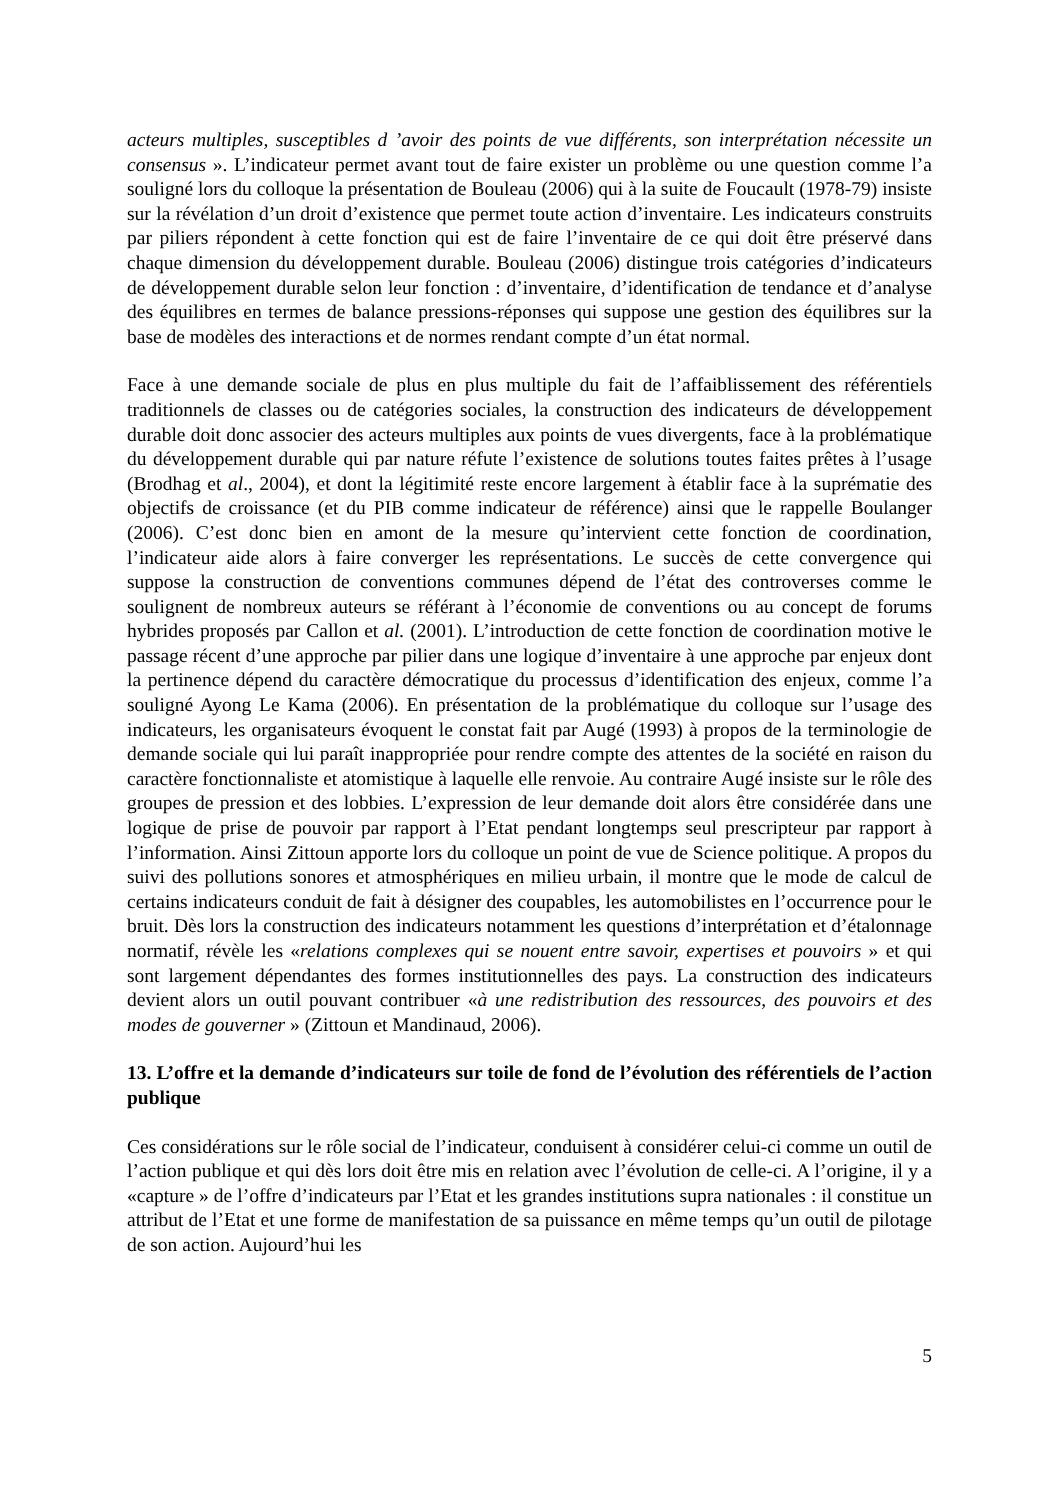acteurs multiples, susceptibles d ’avoir des points de vue différents, son interprétation nécessite un consensus ». L’indicateur permet avant tout de faire exister un problème ou une question comme l’a souligné lors du colloque la présentation de Bouleau (2006) qui à la suite de Foucault (1978-79) insiste sur la révélation d’un droit d’existence que permet toute action d’inventaire. Les indicateurs construits par piliers répondent à cette fonction qui est de faire l’inventaire de ce qui doit être préservé dans chaque dimension du développement durable. Bouleau (2006) distingue trois catégories d’indicateurs de développement durable selon leur fonction : d’inventaire, d’identification de tendance et d’analyse des équilibres en termes de balance pressions-réponses qui suppose une gestion des équilibres sur la base de modèles des interactions et de normes rendant compte d’un état normal.
Face à une demande sociale de plus en plus multiple du fait de l’affaiblissement des référentiels traditionnels de classes ou de catégories sociales, la construction des indicateurs de développement durable doit donc associer des acteurs multiples aux points de vues divergents, face à la problématique du développement durable qui par nature réfute l’existence de solutions toutes faites prêtes à l’usage (Brodhag et al., 2004), et dont la légitimité reste encore largement à établir face à la suprématie des objectifs de croissance (et du PIB comme indicateur de référence) ainsi que le rappelle Boulanger (2006). C’est donc bien en amont de la mesure qu’intervient cette fonction de coordination, l’indicateur aide alors à faire converger les représentations. Le succès de cette convergence qui suppose la construction de conventions communes dépend de l’état des controverses comme le soulignent de nombreux auteurs se référant à l’économie de conventions ou au concept de forums hybrides proposés par Callon et al. (2001). L’introduction de cette fonction de coordination motive le passage récent d’une approche par pilier dans une logique d’inventaire à une approche par enjeux dont la pertinence dépend du caractère démocratique du processus d’identification des enjeux, comme l’a souligné Ayong Le Kama (2006). En présentation de la problématique du colloque sur l’usage des indicateurs, les organisateurs évoquent le constat fait par Augé (1993) à propos de la terminologie de demande sociale qui lui paraît inappropriée pour rendre compte des attentes de la société en raison du caractère fonctionnaliste et atomistique à laquelle elle renvoie. Au contraire Augé insiste sur le rôle des groupes de pression et des lobbies. L’expression de leur demande doit alors être considérée dans une logique de prise de pouvoir par rapport à l’Etat pendant longtemps seul prescripteur par rapport à l’information. Ainsi Zittoun apporte lors du colloque un point de vue de Science politique. A propos du suivi des pollutions sonores et atmosphériques en milieu urbain, il montre que le mode de calcul de certains indicateurs conduit de fait à désigner des coupables, les automobilistes en l’occurrence pour le bruit. Dès lors la construction des indicateurs notamment les questions d’interprétation et d’étalonnage normatif, révèle les «relations complexes qui se nouent entre savoir, expertises et pouvoirs » et qui sont largement dépendantes des formes institutionnelles des pays. La construction des indicateurs devient alors un outil pouvant contribuer «à une redistribution des ressources, des pouvoirs et des modes de gouverner » (Zittoun et Mandinaud, 2006).
13. L’offre et la demande d’indicateurs sur toile de fond de l’évolution des référentiels de l’action publique
Ces considérations sur le rôle social de l’indicateur, conduisent à considérer celui-ci comme un outil de l’action publique et qui dès lors doit être mis en relation avec l’évolution de celle-ci. A l’origine, il y a «capture » de l’offre d’indicateurs par l’Etat et les grandes institutions supra nationales : il constitue un attribut de l’Etat et une forme de manifestation de sa puissance en même temps qu’un outil de pilotage de son action. Aujourd’hui les
5